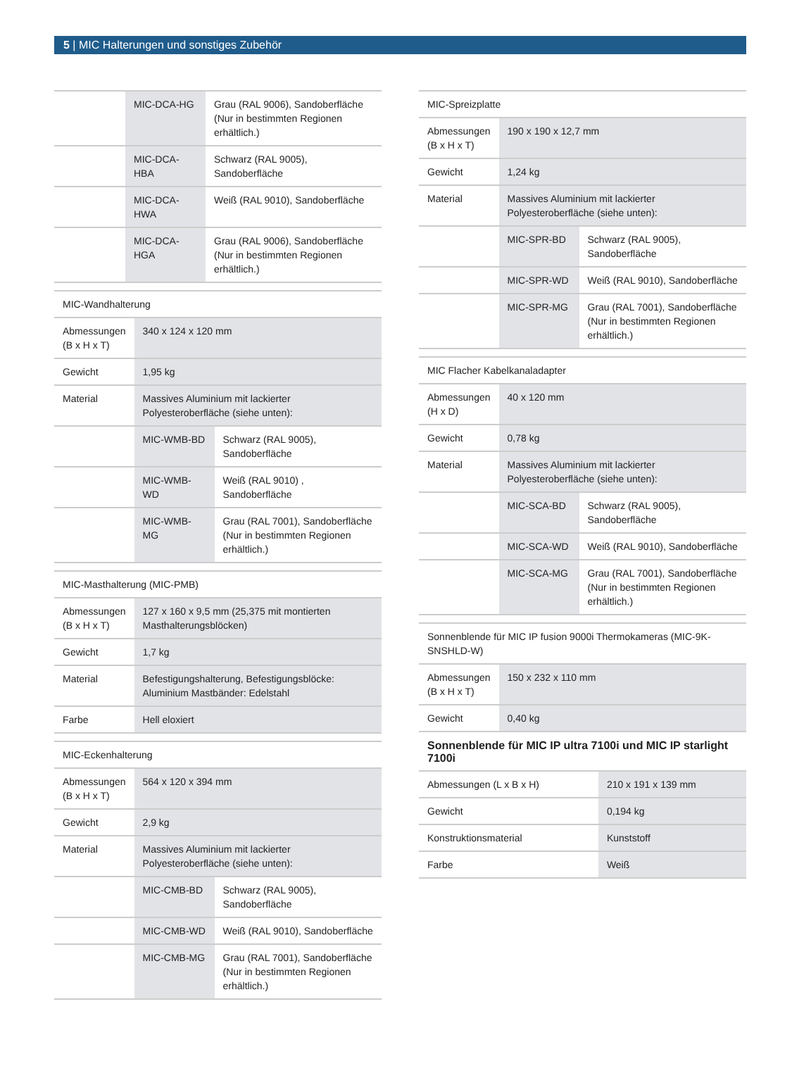5 | MIC Halterungen und sonstiges Zubehör
| | MIC-DCA-HG | Grau (RAL 9006), Sandoberfläche (Nur in bestimmten Regionen erhältlich.) |
| | MIC-DCA-HBA | Schwarz (RAL 9005), Sandoberfläche |
| | MIC-DCA-HWA | Weiß (RAL 9010), Sandoberfläche |
| | MIC-DCA-HGA | Grau (RAL 9006), Sandoberfläche (Nur in bestimmten Regionen erhältlich.) |
| MIC-Wandhalterung | | |
| Abmessungen (B x H x T) | 340 x 124 x 120 mm | |
| Gewicht | 1,95 kg | |
| Material | Massives Aluminium mit lackierter Polyesteroberfläche (siehe unten): | |
| | MIC-WMB-BD | Schwarz (RAL 9005), Sandoberfläche |
| | MIC-WMB-WD | Weiß (RAL 9010) , Sandoberfläche |
| | MIC-WMB-MG | Grau (RAL 7001), Sandoberfläche (Nur in bestimmten Regionen erhältlich.) |
| MIC-Masthalterung (MIC-PMB) | |
| Abmessungen (B x H x T) | 127 x 160 x 9,5 mm (25,375 mit montierten Masthalterungsblöcken) |
| Gewicht | 1,7 kg |
| Material | Befestigungshalterung, Befestigungsblöcke: Aluminium Mastbänder: Edelstahl |
| Farbe | Hell eloxiert |
| MIC-Eckenhalterung | | |
| Abmessungen (B x H x T) | 564 x 120 x 394 mm | |
| Gewicht | 2,9 kg | |
| Material | Massives Aluminium mit lackierter Polyesteroberfläche (siehe unten): | |
| | MIC-CMB-BD | Schwarz (RAL 9005), Sandoberfläche |
| | MIC-CMB-WD | Weiß (RAL 9010), Sandoberfläche |
| | MIC-CMB-MG | Grau (RAL 7001), Sandoberfläche (Nur in bestimmten Regionen erhältlich.) |
| MIC-Spreizplatte | | |
| Abmessungen (B x H x T) | 190 x 190 x 12,7 mm | |
| Gewicht | 1,24 kg | |
| Material | Massives Aluminium mit lackierter Polyesteroberfläche (siehe unten): | |
| | MIC-SPR-BD | Schwarz (RAL 9005), Sandoberfläche |
| | MIC-SPR-WD | Weiß (RAL 9010), Sandoberfläche |
| | MIC-SPR-MG | Grau (RAL 7001), Sandoberfläche (Nur in bestimmten Regionen erhältlich.) |
| MIC Flacher Kabelkanaladapter | | |
| Abmessungen (H x D) | 40 x 120 mm | |
| Gewicht | 0,78 kg | |
| Material | Massives Aluminium mit lackierter Polyesteroberfläche (siehe unten): | |
| | MIC-SCA-BD | Schwarz (RAL 9005), Sandoberfläche |
| | MIC-SCA-WD | Weiß (RAL 9010), Sandoberfläche |
| | MIC-SCA-MG | Grau (RAL 7001), Sandoberfläche (Nur in bestimmten Regionen erhältlich.) |
| Sonnenblende für MIC IP fusion 9000i Thermokameras (MIC-9K-SNSHLD-W) | |
| Abmessungen (B x H x T) | 150 x 232 x 110 mm |
| Gewicht | 0,40 kg |
Sonnenblende für MIC IP ultra 7100i und MIC IP starlight 7100i
| Abmessungen (L x B x H) | 210 x 191 x 139 mm |
| Gewicht | 0,194 kg |
| Konstruktionsmaterial | Kunststoff |
| Farbe | Weiß |